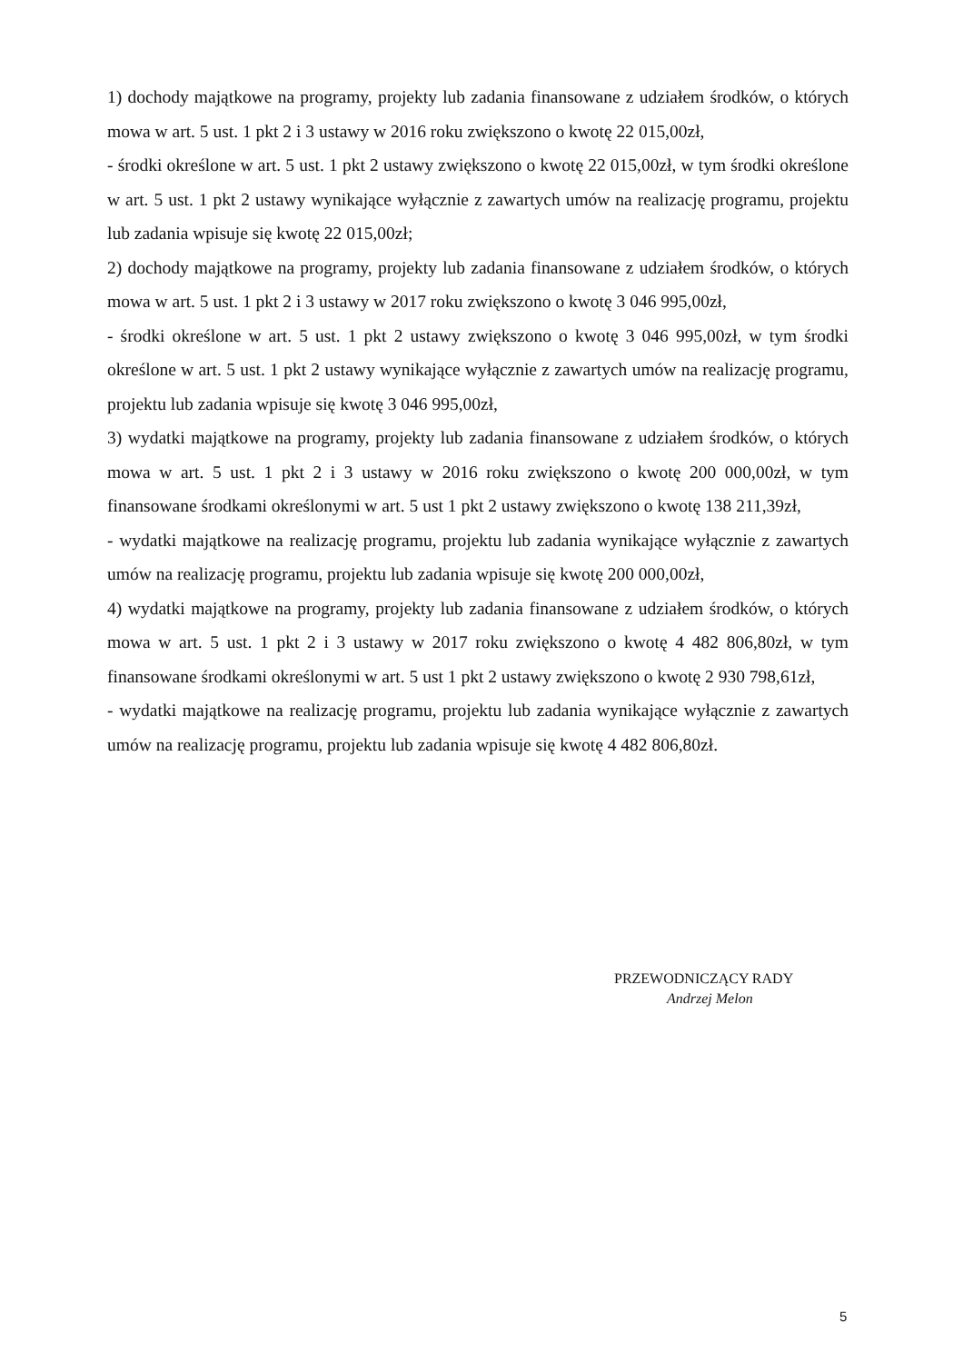1) dochody majątkowe na programy, projekty lub zadania finansowane z udziałem środków, o których mowa w art. 5 ust. 1 pkt 2 i 3 ustawy w 2016 roku zwiększono o kwotę 22 015,00zł,
- środki określone w art. 5 ust. 1 pkt 2 ustawy zwiększono o kwotę 22 015,00zł, w tym środki określone w art. 5 ust. 1 pkt 2 ustawy wynikające wyłącznie z zawartych umów na realizację programu, projektu lub zadania wpisuje się kwotę 22 015,00zł;
2) dochody majątkowe na programy, projekty lub zadania finansowane z udziałem środków, o których mowa w art. 5 ust. 1 pkt 2 i 3 ustawy w 2017 roku zwiększono o kwotę 3 046 995,00zł,
- środki określone w art. 5 ust. 1 pkt 2 ustawy zwiększono o kwotę 3 046 995,00zł, w tym środki określone w art. 5 ust. 1 pkt 2 ustawy wynikające wyłącznie z zawartych umów na realizację programu, projektu lub zadania wpisuje się kwotę 3 046 995,00zł,
3) wydatki majątkowe na programy, projekty lub zadania finansowane z udziałem środków, o których mowa w art. 5 ust. 1 pkt 2 i 3 ustawy w 2016 roku zwiększono o kwotę 200 000,00zł, w tym finansowane środkami określonymi w art. 5 ust 1 pkt 2 ustawy zwiększono o kwotę 138 211,39zł,
- wydatki majątkowe na realizację programu, projektu lub zadania wynikające wyłącznie z zawartych umów na realizację programu, projektu lub zadania wpisuje się kwotę 200 000,00zł,
4) wydatki majątkowe na programy, projekty lub zadania finansowane z udziałem środków, o których mowa w art. 5 ust. 1 pkt 2 i 3 ustawy w 2017 roku zwiększono o kwotę 4 482 806,80zł, w tym finansowane środkami określonymi w art. 5 ust 1 pkt 2 ustawy zwiększono o kwotę 2 930 798,61zł,
- wydatki majątkowe na realizację programu, projektu lub zadania wynikające wyłącznie z zawartych umów na realizację programu, projektu lub zadania wpisuje się kwotę 4 482 806,80zł.
PRZEWODNICZĄCY RADY
Andrzej Melon
5